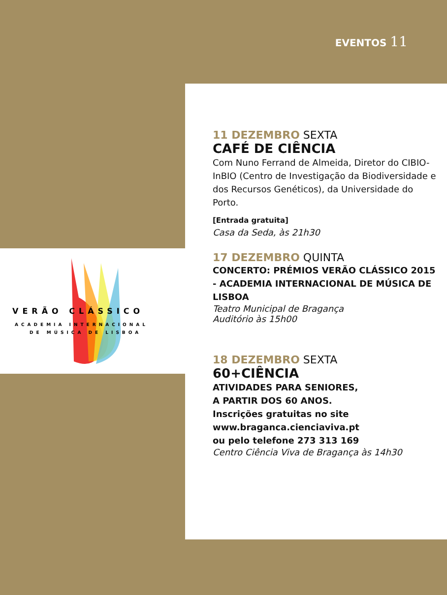EVENTOS 11
VERÃO CLÁSSICO
ACADEMIA INTERNACIONAL
DE MÚSICA DE LISBOA
11 DEZEMBRO SEXTA
CAFÉ DE CIÊNCIA
Com Nuno Ferrand de Almeida, Diretor do CIBIO-InBIO (Centro de Investigação da Biodiversidade e dos Recursos Genéticos), da Universidade do Porto.
[Entrada gratuita]
Casa da Seda, às 21h30
17 DEZEMBRO QUINTA
CONCERTO: PRÉMIOS VERÃO CLÁSSICO 2015 - ACADEMIA INTERNACIONAL DE MÚSICA DE LISBOA
Teatro Municipal de Bragança
Auditório às 15h00
18 DEZEMBRO SEXTA
60+CIÊNCIA
ATIVIDADES PARA SENIORES,
A PARTIR DOS 60 ANOS.
Inscrições gratuitas no site www.braganca.cienciaviva.pt
ou pelo telefone 273 313 169
Centro Ciência Viva de Bragança às 14h30